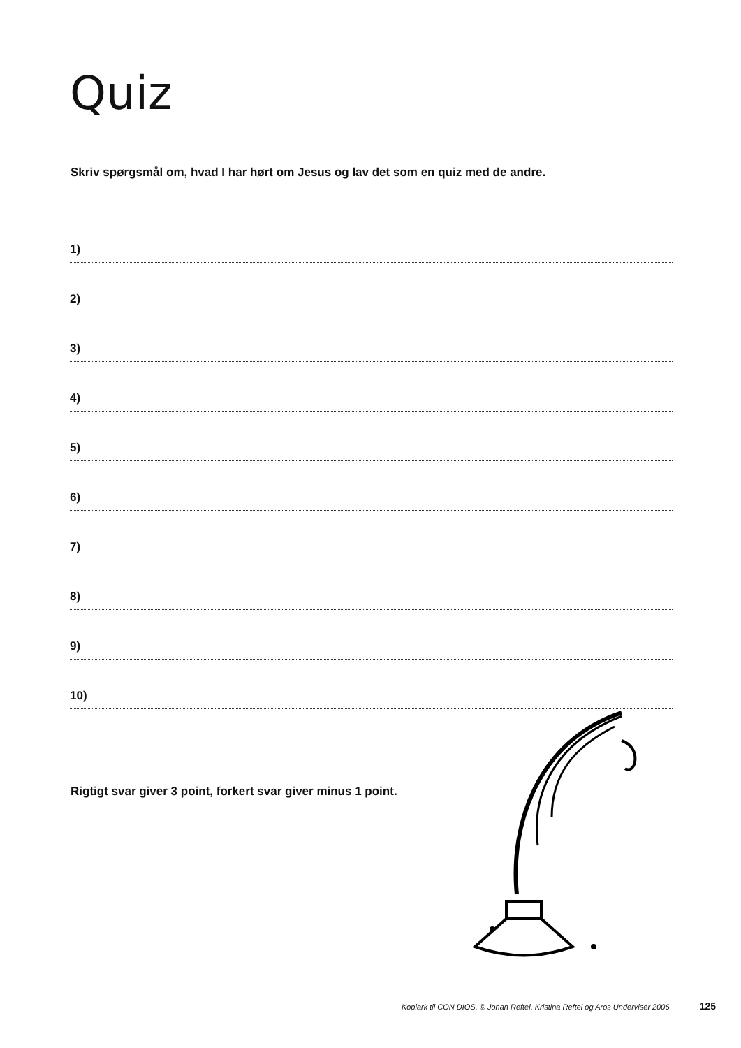Quiz
Skriv spørgsmål om, hvad I har hørt om Jesus og lav det som en quiz med de andre.
1)
2)
3)
4)
5)
6)
7)
8)
9)
10)
Rigtigt svar giver 3 point, forkert svar giver minus 1 point.
Kopiark til CON DIOS. © Johan Reftel, Kristina Reftel og Aros Underviser 2006 125